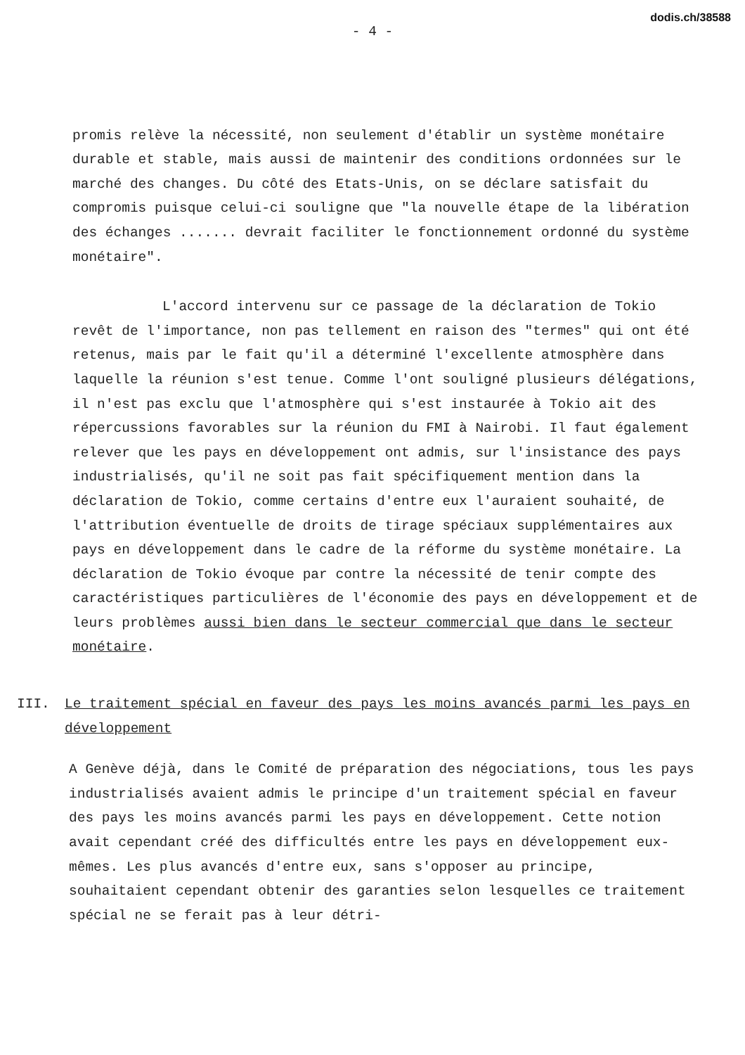dodis.ch/38588
- 4 -
promis relève la nécessité, non seulement d'établir un système monétaire durable et stable, mais aussi de maintenir des conditions ordonnées sur le marché des changes. Du côté des Etats-Unis, on se déclare satisfait du compromis puisque celui-ci souligne que "la nouvelle étape de la libération des échanges ....... devrait faciliter le fonctionnement ordonné du système monétaire".
L'accord intervenu sur ce passage de la déclaration de Tokio revêt de l'importance, non pas tellement en raison des "termes" qui ont été retenus, mais par le fait qu'il a déterminé l'excellente atmosphère dans laquelle la réunion s'est tenue. Comme l'ont souligné plusieurs délégations, il n'est pas exclu que l'atmosphère qui s'est instaurée à Tokio ait des répercussions favorables sur la réunion du FMI à Nairobi. Il faut également relever que les pays en développement ont admis, sur l'insistance des pays industrialisés, qu'il ne soit pas fait spécifiquement mention dans la déclaration de Tokio, comme certains d'entre eux l'auraient souhaité, de l'attribution éventuelle de droits de tirage spéciaux supplémentaires aux pays en développement dans le cadre de la réforme du système monétaire. La déclaration de Tokio évoque par contre la nécessité de tenir compte des caractéristiques particulières de l'économie des pays en développement et de leurs problèmes aussi bien dans le secteur commercial que dans le secteur monétaire.
III. Le traitement spécial en faveur des pays les moins avancés parmi les pays en développement
A Genève déjà, dans le Comité de préparation des négociations, tous les pays industrialisés avaient admis le principe d'un traitement spécial en faveur des pays les moins avancés parmi les pays en développement. Cette notion avait cependant créé des difficultés entre les pays en développement eux-mêmes. Les plus avancés d'entre eux, sans s'opposer au principe, souhaitaient cependant obtenir des garanties selon lesquelles ce traitement spécial ne se ferait pas à leur détri-